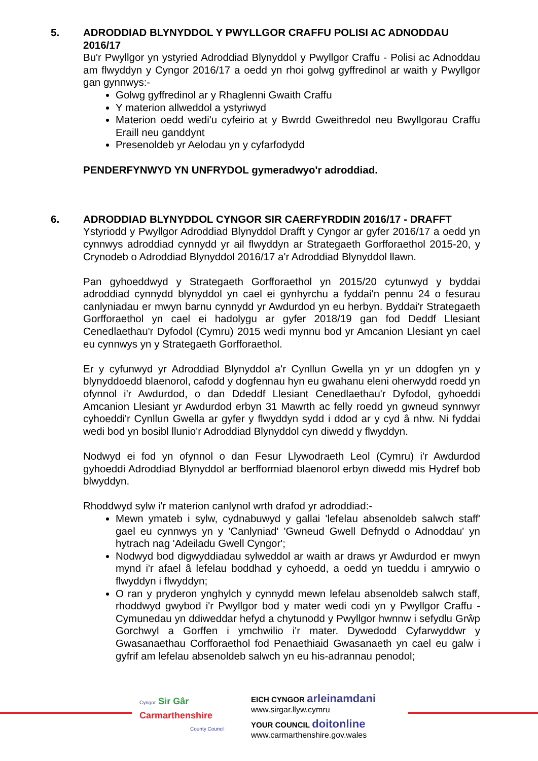5. ADRODDIAD BLYNYDDOL Y PWYLLGOR CRAFFU POLISI AC ADNODDAU 2016/17
Bu'r Pwyllgor yn ystyried Adroddiad Blynyddol y Pwyllgor Craffu - Polisi ac Adnoddau am flwyddyn y Cyngor 2016/17 a oedd yn rhoi golwg gyffredinol ar waith y Pwyllgor gan gynnwys:-
Golwg gyffredinol ar y Rhaglenni Gwaith Craffu
Y materion allweddol a ystyriwyd
Materion oedd wedi'u cyfeirio at y Bwrdd Gweithredol neu Bwyllgorau Craffu Eraill neu ganddynt
Presenoldeb yr Aelodau yn y cyfarfodydd
PENDERFYNWYD YN UNFRYDOL gymeradwyo'r adroddiad.
6. ADRODDIAD BLYNYDDOL CYNGOR SIR CAERFYRDDIN 2016/17 - DRAFFT
Ystyriodd y Pwyllgor Adroddiad Blynyddol Drafft y Cyngor ar gyfer 2016/17 a oedd yn cynnwys adroddiad cynnydd yr ail flwyddyn ar Strategaeth Gorfforaethol 2015-20, y Crynodeb o Adroddiad Blynyddol 2016/17 a'r Adroddiad Blynyddol llawn.
Pan gyhoeddwyd y Strategaeth Gorfforaethol yn 2015/20 cytunwyd y byddai adroddiad cynnydd blynyddol yn cael ei gynhyrchu a fyddai'n pennu 24 o fesurau canlyniadau er mwyn barnu cynnydd yr Awdurdod yn eu herbyn. Byddai'r Strategaeth Gorfforaethol yn cael ei hadolygu ar gyfer 2018/19 gan fod Deddf Llesiant Cenedlaethau'r Dyfodol (Cymru) 2015 wedi mynnu bod yr Amcanion Llesiant yn cael eu cynnwys yn y Strategaeth Gorfforaethol.
Er y cyfunwyd yr Adroddiad Blynyddol a'r Cynllun Gwella yn yr un ddogfen yn y blynyddoedd blaenorol, cafodd y dogfennau hyn eu gwahanu eleni oherwydd roedd yn ofynnol i'r Awdurdod, o dan Ddeddf Llesiant Cenedlaethau'r Dyfodol, gyhoeddi Amcanion Llesiant yr Awdurdod erbyn 31 Mawrth ac felly roedd yn gwneud synnwyr cyhoeddi'r Cynllun Gwella ar gyfer y flwyddyn sydd i ddod ar y cyd â nhw. Ni fyddai wedi bod yn bosibl llunio'r Adroddiad Blynyddol cyn diwedd y flwyddyn.
Nodwyd ei fod yn ofynnol o dan Fesur Llywodraeth Leol (Cymru) i'r Awdurdod gyhoeddi Adroddiad Blynyddol ar berfformiad blaenorol erbyn diwedd mis Hydref bob blwyddyn.
Rhoddwyd sylw i'r materion canlynol wrth drafod yr adroddiad:-
Mewn ymateb i sylw, cydnabuwyd y gallai 'lefelau absenoldeb salwch staff' gael eu cynnwys yn y 'Canlyniad' 'Gwneud Gwell Defnydd o Adnoddau' yn hytrach nag 'Adeiladu Gwell Cyngor';
Nodwyd bod digwyddiadau sylweddol ar waith ar draws yr Awdurdod er mwyn mynd i'r afael â lefelau boddhad y cyhoedd, a oedd yn tueddu i amrywio o flwyddyn i flwyddyn;
O ran y pryderon ynghylch y cynnydd mewn lefelau absenoldeb salwch staff, rhoddwyd gwybod i'r Pwyllgor bod y mater wedi codi yn y Pwyllgor Craffu - Cymunedau yn ddiweddar hefyd a chytunodd y Pwyllgor hwnnw i sefydlu Grŵp Gorchwyl a Gorffen i ymchwilio i'r mater. Dywedodd Cyfarwyddwr y Gwasanaethau Corfforaethol fod Penaethiaid Gwasanaeth yn cael eu galw i gyfrif am lefelau absenoldeb salwch yn eu his-adrannau penodol;
Cyngor Sir Gâr
Carmarthenshire
County Council
EICH CYNGOR arleinamdani
www.sirgar.llyw.cymru
YOUR COUNCIL doitonline
www.carmarthenshire.gov.wales